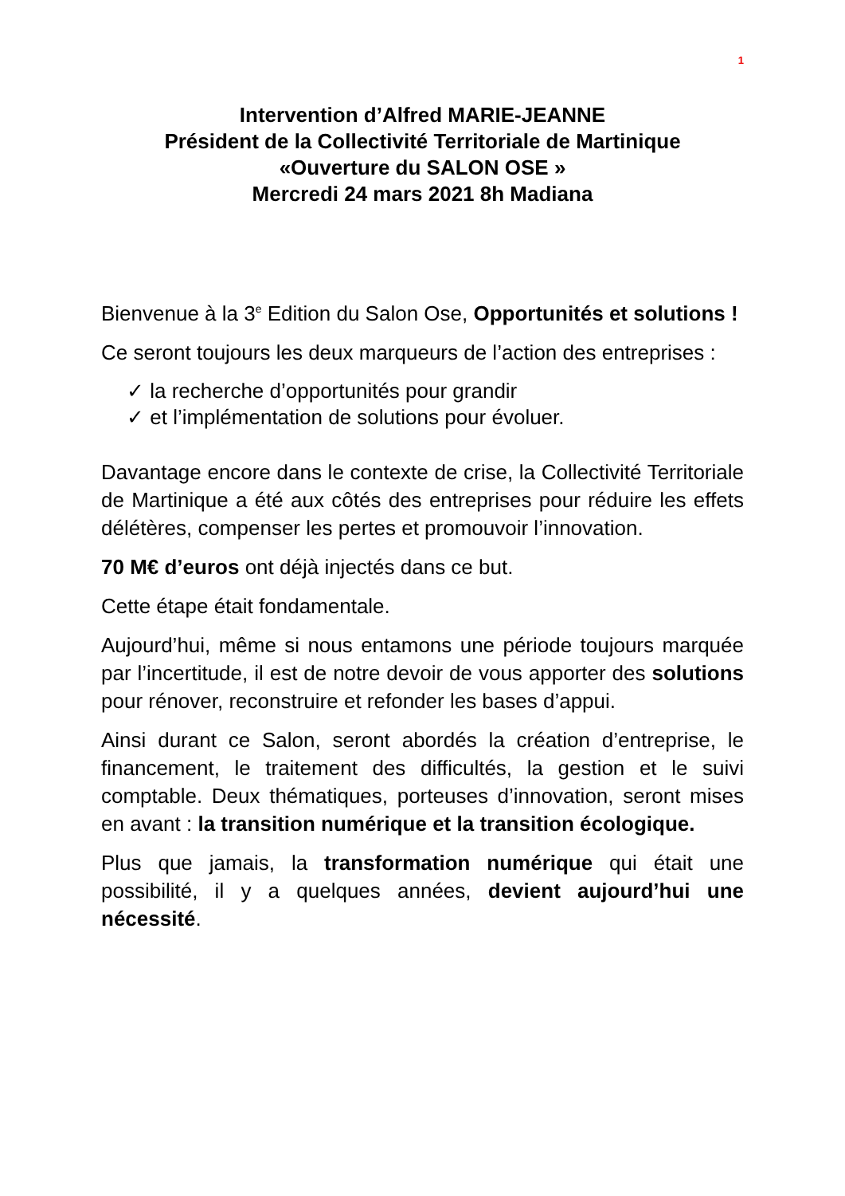1
Intervention d’Alfred MARIE-JEANNE
Président de la Collectivité Territoriale de Martinique
«Ouverture du SALON OSE »
Mercredi 24 mars 2021 8h Madiana
Bienvenue à la 3<sup>e</sup> Edition du Salon Ose, Opportunités et solutions !
Ce seront toujours les deux marqueurs de l’action des entreprises :
✓ la recherche d’opportunités pour grandir
✓ et l’implémentation de solutions pour évoluer.
Davantage encore dans le contexte de crise, la Collectivité Territoriale de Martinique a été aux côtés des entreprises pour réduire les effets délétères, compenser les pertes et promouvoir l’innovation.
70 M€ d’euros ont déjà injectés dans ce but.
Cette étape était fondamentale.
Aujourd’hui, même si nous entamons une période toujours marquée par l’incertitude, il est de notre devoir de vous apporter des solutions pour rénover, reconstruire et refonder les bases d’appui.
Ainsi durant ce Salon, seront abordés la création d’entreprise, le financement, le traitement des difficultés, la gestion et le suivi comptable. Deux thématiques, porteuses d’innovation, seront mises en avant : la transition numérique et la transition écologique.
Plus que jamais, la transformation numérique qui était une possibilité, il y a quelques années, devient aujourd’hui une nécessité.